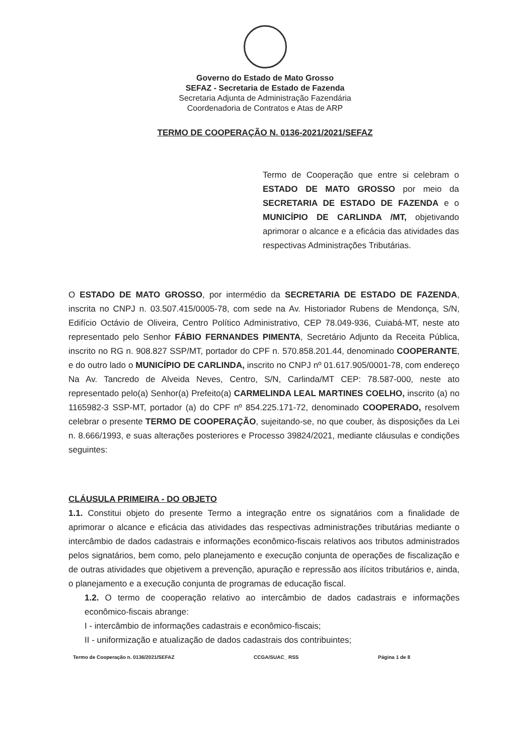Governo do Estado de Mato Grosso
SEFAZ - Secretaria de Estado de Fazenda
Secretaria Adjunta de Administração Fazendária
Coordenadoria de Contratos e Atas de ARP
TERMO DE COOPERAÇÃO N. 0136-2021/2021/SEFAZ
Termo de Cooperação que entre si celebram o ESTADO DE MATO GROSSO por meio da SECRETARIA DE ESTADO DE FAZENDA e o MUNICÍPIO DE CARLINDA /MT, objetivando aprimorar o alcance e a eficácia das atividades das respectivas Administrações Tributárias.
O ESTADO DE MATO GROSSO, por intermédio da SECRETARIA DE ESTADO DE FAZENDA, inscrita no CNPJ n. 03.507.415/0005-78, com sede na Av. Historiador Rubens de Mendonça, S/N, Edifício Octávio de Oliveira, Centro Político Administrativo, CEP 78.049-936, Cuiabá-MT, neste ato representado pelo Senhor FÁBIO FERNANDES PIMENTA, Secretário Adjunto da Receita Pública, inscrito no RG n. 908.827 SSP/MT, portador do CPF n. 570.858.201.44, denominado COOPERANTE, e do outro lado o MUNICÍPIO DE CARLINDA, inscrito no CNPJ nº 01.617.905/0001-78, com endereço Na Av. Tancredo de Alveida Neves, Centro, S/N, Carlinda/MT CEP: 78.587-000, neste ato representado pelo(a) Senhor(a) Prefeito(a) CARMELINDA LEAL MARTINES COELHO, inscrito (a) no 1165982-3 SSP-MT, portador (a) do CPF nº 854.225.171-72, denominado COOPERADO, resolvem celebrar o presente TERMO DE COOPERAÇÃO, sujeitando-se, no que couber, às disposições da Lei n. 8.666/1993, e suas alterações posteriores e Processo 39824/2021, mediante cláusulas e condições seguintes:
CLÁUSULA PRIMEIRA - DO OBJETO
1.1. Constitui objeto do presente Termo a integração entre os signatários com a finalidade de aprimorar o alcance e eficácia das atividades das respectivas administrações tributárias mediante o intercâmbio de dados cadastrais e informações econômico-fiscais relativos aos tributos administrados pelos signatários, bem como, pelo planejamento e execução conjunta de operações de fiscalização e de outras atividades que objetivem a prevenção, apuração e repressão aos ilícitos tributários e, ainda, o planejamento e a execução conjunta de programas de educação fiscal.
1.2. O termo de cooperação relativo ao intercâmbio de dados cadastrais e informações econômico-fiscais abrange:
I - intercâmbio de informações cadastrais e econômico-fiscais;
II - uniformização e atualização de dados cadastrais dos contribuintes;
Termo de Cooperação n. 0136/2021/SEFAZ CCGA/SUAC_ RSS Página 1 de 8